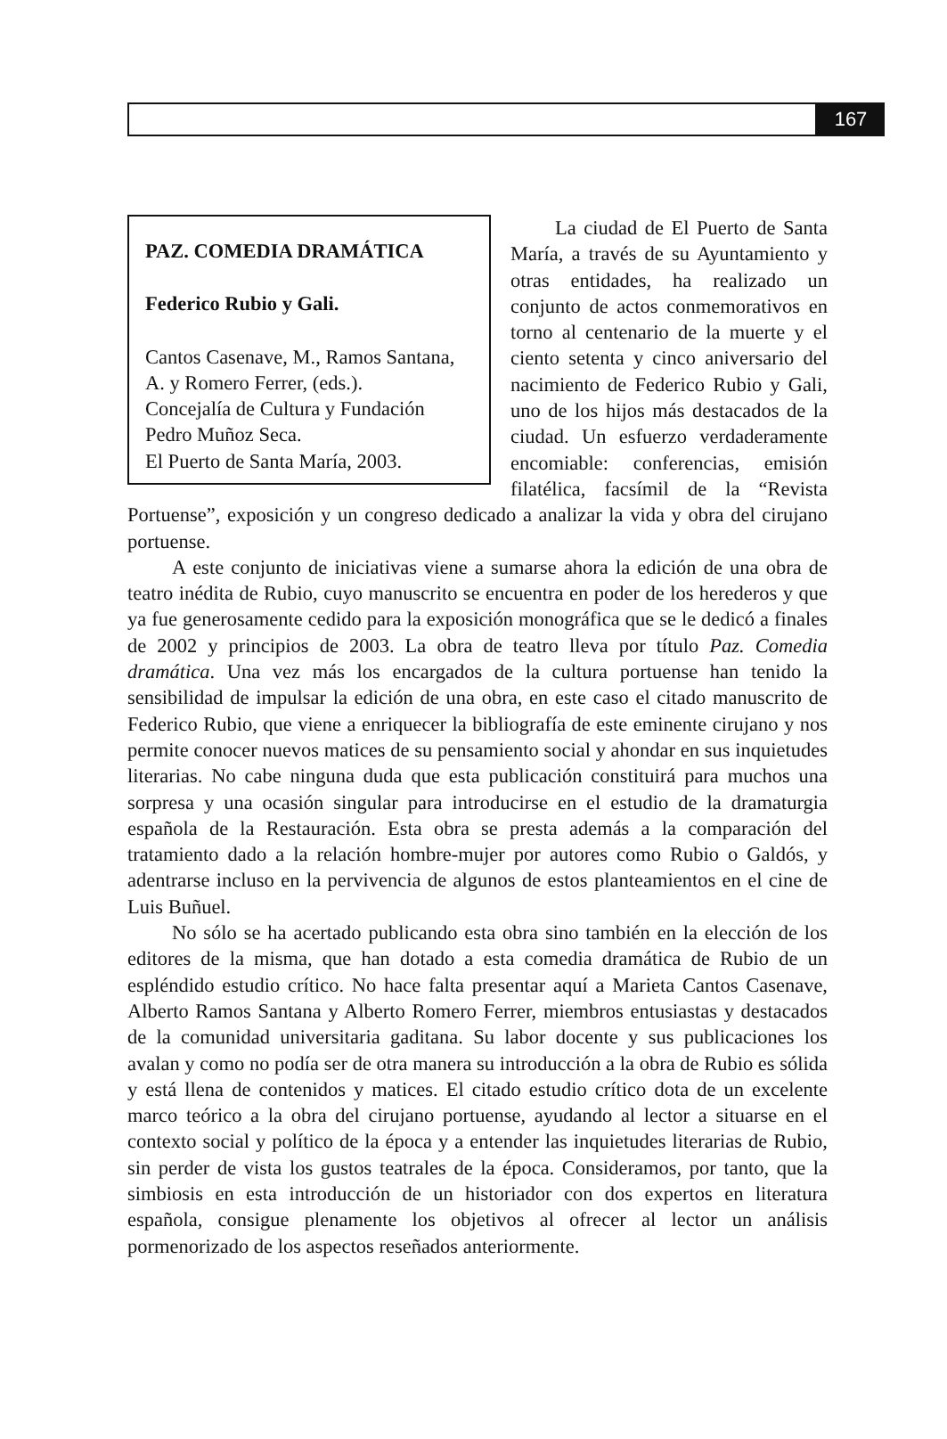167
PAZ. COMEDIA DRAMÁTICA
Federico Rubio y Gali.
Cantos Casenave, M., Ramos Santana, A. y Romero Ferrer, (eds.).
Concejalía de Cultura y Fundación Pedro Muñoz Seca.
El Puerto de Santa María, 2003.
La ciudad de El Puerto de Santa María, a través de su Ayuntamiento y otras entidades, ha realizado un conjunto de actos conmemorativos en torno al centenario de la muerte y el ciento setenta y cinco aniversario del nacimiento de Federico Rubio y Gali, uno de los hijos más destacados de la ciudad. Un esfuerzo verdaderamente encomiable: conferencias, emisión filatélica, facsímil de la “Revista Portuense”, exposición y un congreso dedicado a analizar la vida y obra del cirujano portuense.
A este conjunto de iniciativas viene a sumarse ahora la edición de una obra de teatro inédita de Rubio, cuyo manuscrito se encuentra en poder de los herederos y que ya fue generosamente cedido para la exposición monográfica que se le dedicó a finales de 2002 y principios de 2003. La obra de teatro lleva por título Paz. Comedia dramática. Una vez más los encargados de la cultura portuense han tenido la sensibilidad de impulsar la edición de una obra, en este caso el citado manuscrito de Federico Rubio, que viene a enriquecer la bibliografía de este eminente cirujano y nos permite conocer nuevos matices de su pensamiento social y ahondar en sus inquietudes literarias. No cabe ninguna duda que esta publicación constituirá para muchos una sorpresa y una ocasión singular para introducirse en el estudio de la dramaturgia española de la Restauración. Esta obra se presta además a la comparación del tratamiento dado a la relación hombre-mujer por autores como Rubio o Galdós, y adentrarse incluso en la pervivencia de algunos de estos planteamientos en el cine de Luis Buñuel.
No sólo se ha acertado publicando esta obra sino también en la elección de los editores de la misma, que han dotado a esta comedia dramática de Rubio de un espléndido estudio crítico. No hace falta presentar aquí a Marieta Cantos Casenave, Alberto Ramos Santana y Alberto Romero Ferrer, miembros entusiastas y destacados de la comunidad universitaria gaditana. Su labor docente y sus publicaciones los avalan y como no podía ser de otra manera su introducción a la obra de Rubio es sólida y está llena de contenidos y matices. El citado estudio crítico dota de un excelente marco teórico a la obra del cirujano portuense, ayudando al lector a situarse en el contexto social y político de la época y a entender las inquietudes literarias de Rubio, sin perder de vista los gustos teatrales de la época. Consideramos, por tanto, que la simbiosis en esta introducción de un historiador con dos expertos en literatura española, consigue plenamente los objetivos al ofrecer al lector un análisis pormenorizado de los aspectos reseñados anteriormente.